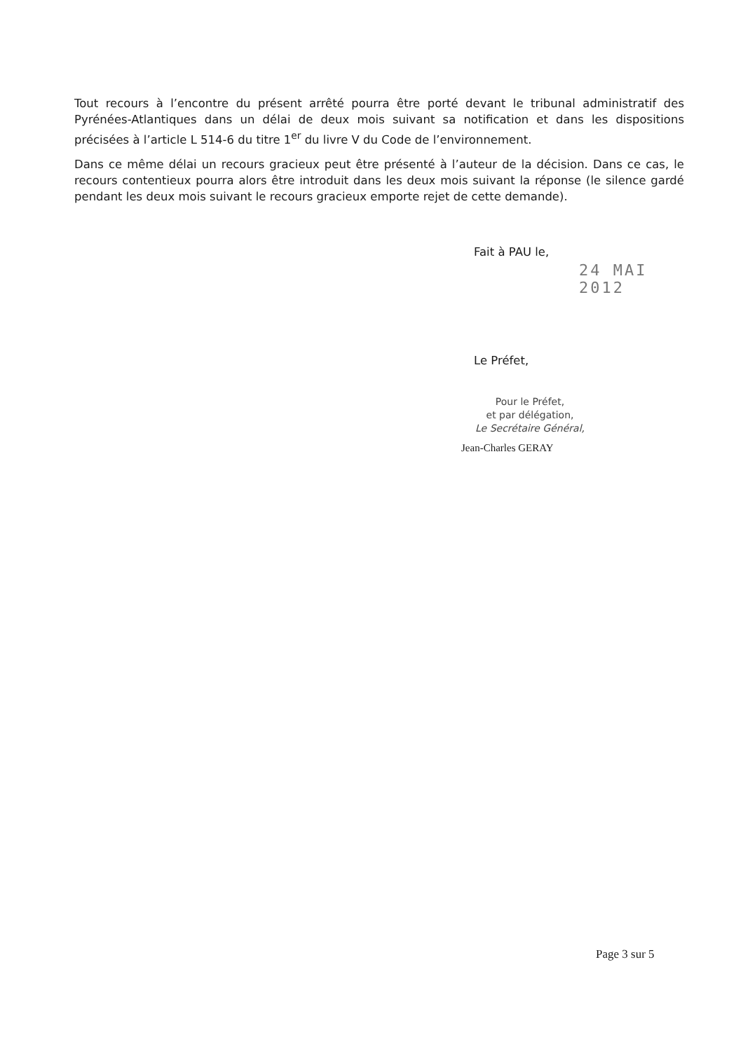Tout recours à l’encontre du présent arrêté pourra être porté devant le tribunal administratif des Pyrénées-Atlantiques dans un délai de deux mois suivant sa notification et dans les dispositions précisées à l’article L 514-6 du titre 1<sup>er</sup> du livre V du Code de l’environnement.
Dans ce même délai un recours gracieux peut être présenté à l’auteur de la décision. Dans ce cas, le recours contentieux pourra alors être introduit dans les deux mois suivant la réponse (le silence gardé pendant les deux mois suivant le recours gracieux emporte rejet de cette demande).
Fait à PAU le,
24 MAI 2012
Le Préfet,
Pour le Préfet,
et par délégation,
Le Secrétaire Général,
Jean-Charles GERAY
Page 3 sur 5